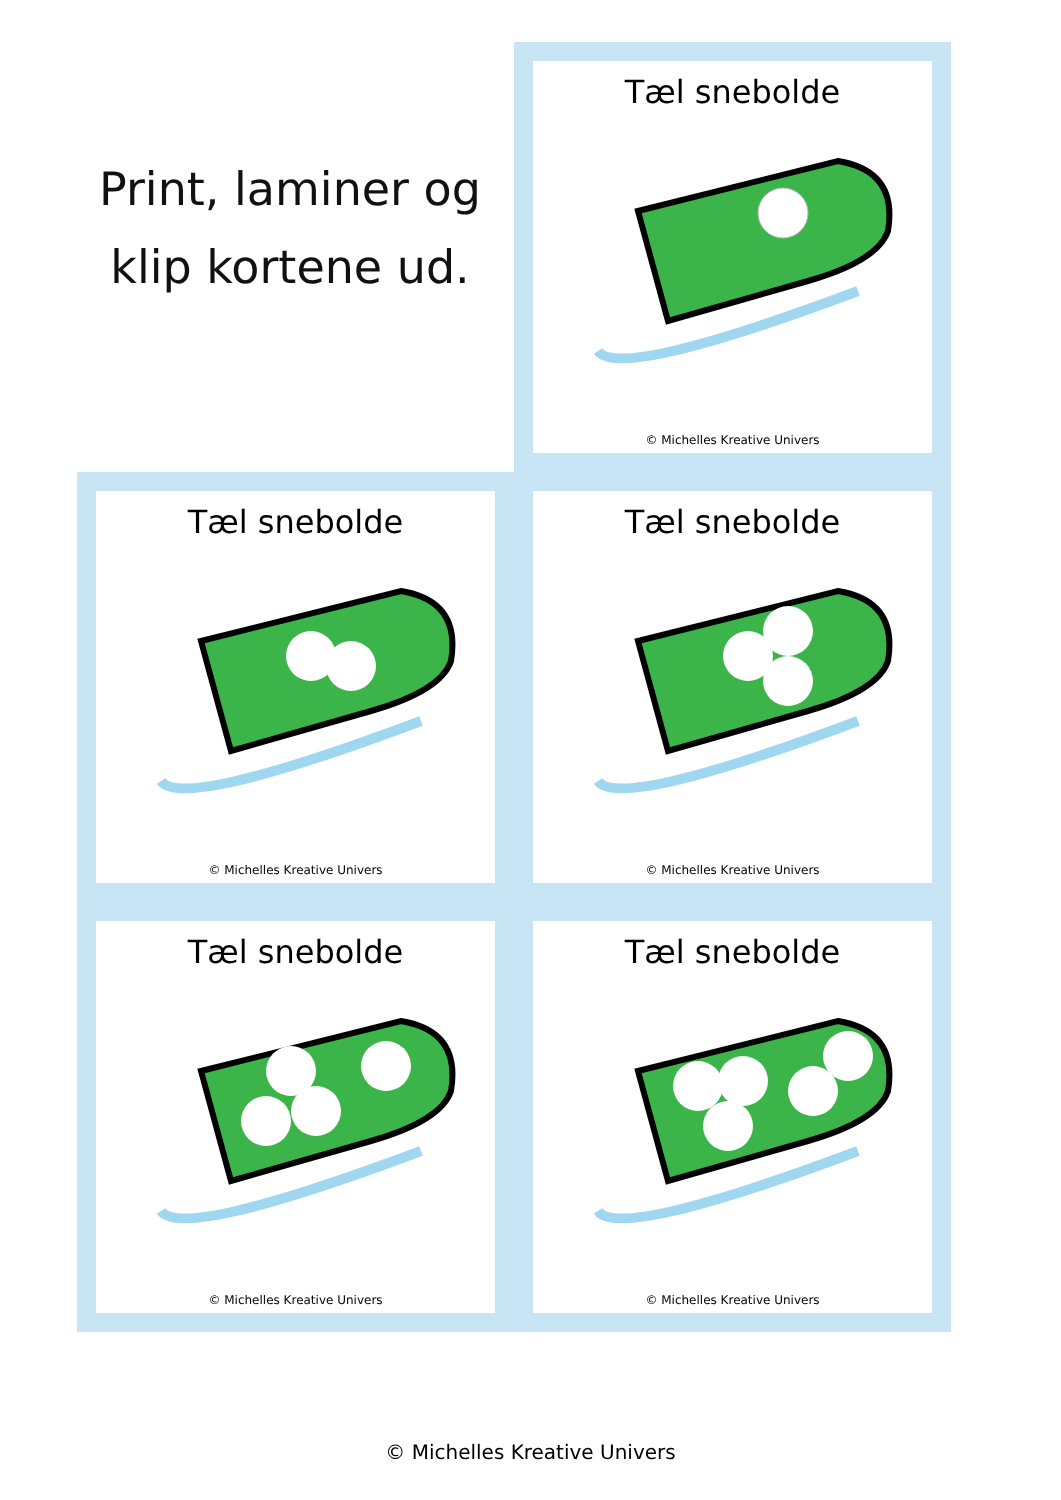Print, laminer og klip kortene ud.
Tæl snebolde
© Michelles Kreative Univers
Tæl snebolde
© Michelles Kreative Univers
Tæl snebolde
© Michelles Kreative Univers
Tæl snebolde
© Michelles Kreative Univers
Tæl snebolde
© Michelles Kreative Univers
© Michelles Kreative Univers